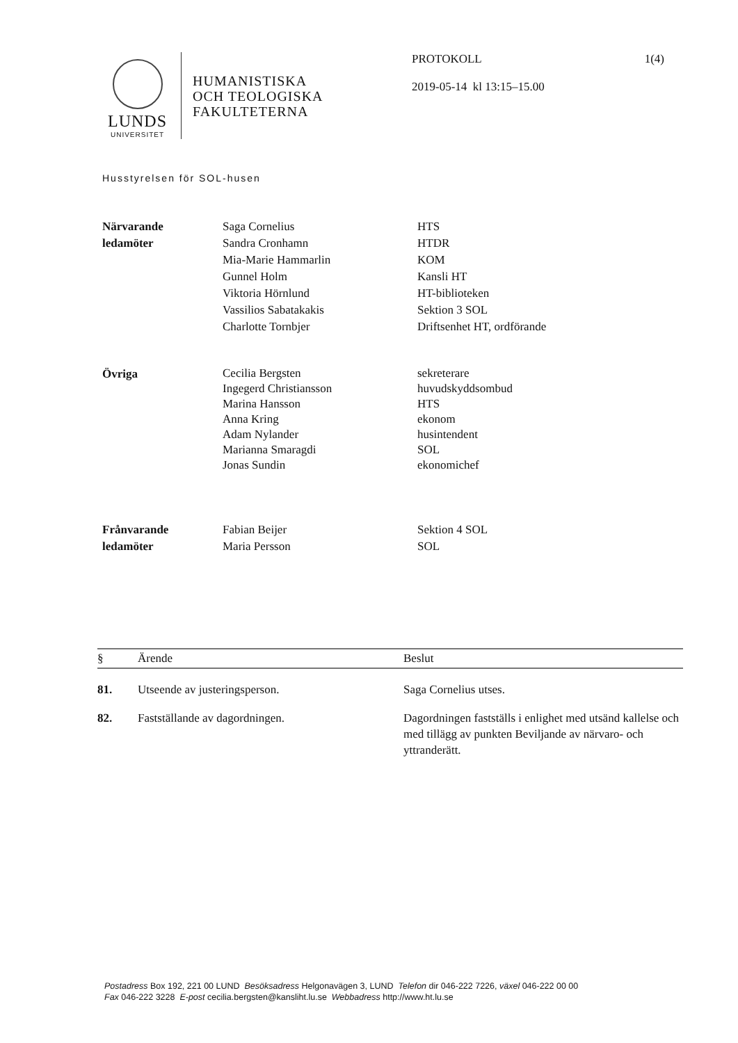LUNDS
UNIVERSITET
HUMANISTISKA
OCH TEOLOGISKA
FAKULTETERNA
PROTOKOLL
2019-05-14 kl 13:15–15.00
1(4)
Husstyrelsen för SOL-husen
| Närvarande ledamöter | Saga Cornelius Sandra Cronhamn Mia-Marie Hammarlin Gunnel Holm Viktoria Hörnlund Vassilios Sabatakakis Charlotte Tornbjer | HTS HTDR KOM Kansli HT HT-biblioteken Sektion 3 SOL Driftsenhet HT, ordförande |
| Övriga | Cecilia Bergsten Ingegerd Christiansson Marina Hansson Anna Kring Adam Nylander Marianna Smaragdi Jonas Sundin | sekreterare huvudskyddsombud HTS ekonom husintendent SOL ekonomichef |
| Frånvarande ledamöter | Fabian Beijer Maria Persson | Sektion 4 SOL SOL |
| § | Ärende | Beslut |
| --- | --- | --- |
| 81. | Utseende av justeringsperson. | Saga Cornelius utses. |
| 82. | Fastställande av dagordningen. | Dagordningen fastställs i enlighet med utsänd kallelse och med tillägg av punkten Beviljande av närvaro- och yttranderätt. |
Postadress Box 192, 221 00 LUND Besöksadress Helgonavägen 3, LUND Telefon dir 046-222 7226, växel 046-222 00 00
Fax 046-222 3228 E-post cecilia.bergsten@kansliht.lu.se Webbadress http://www.ht.lu.se